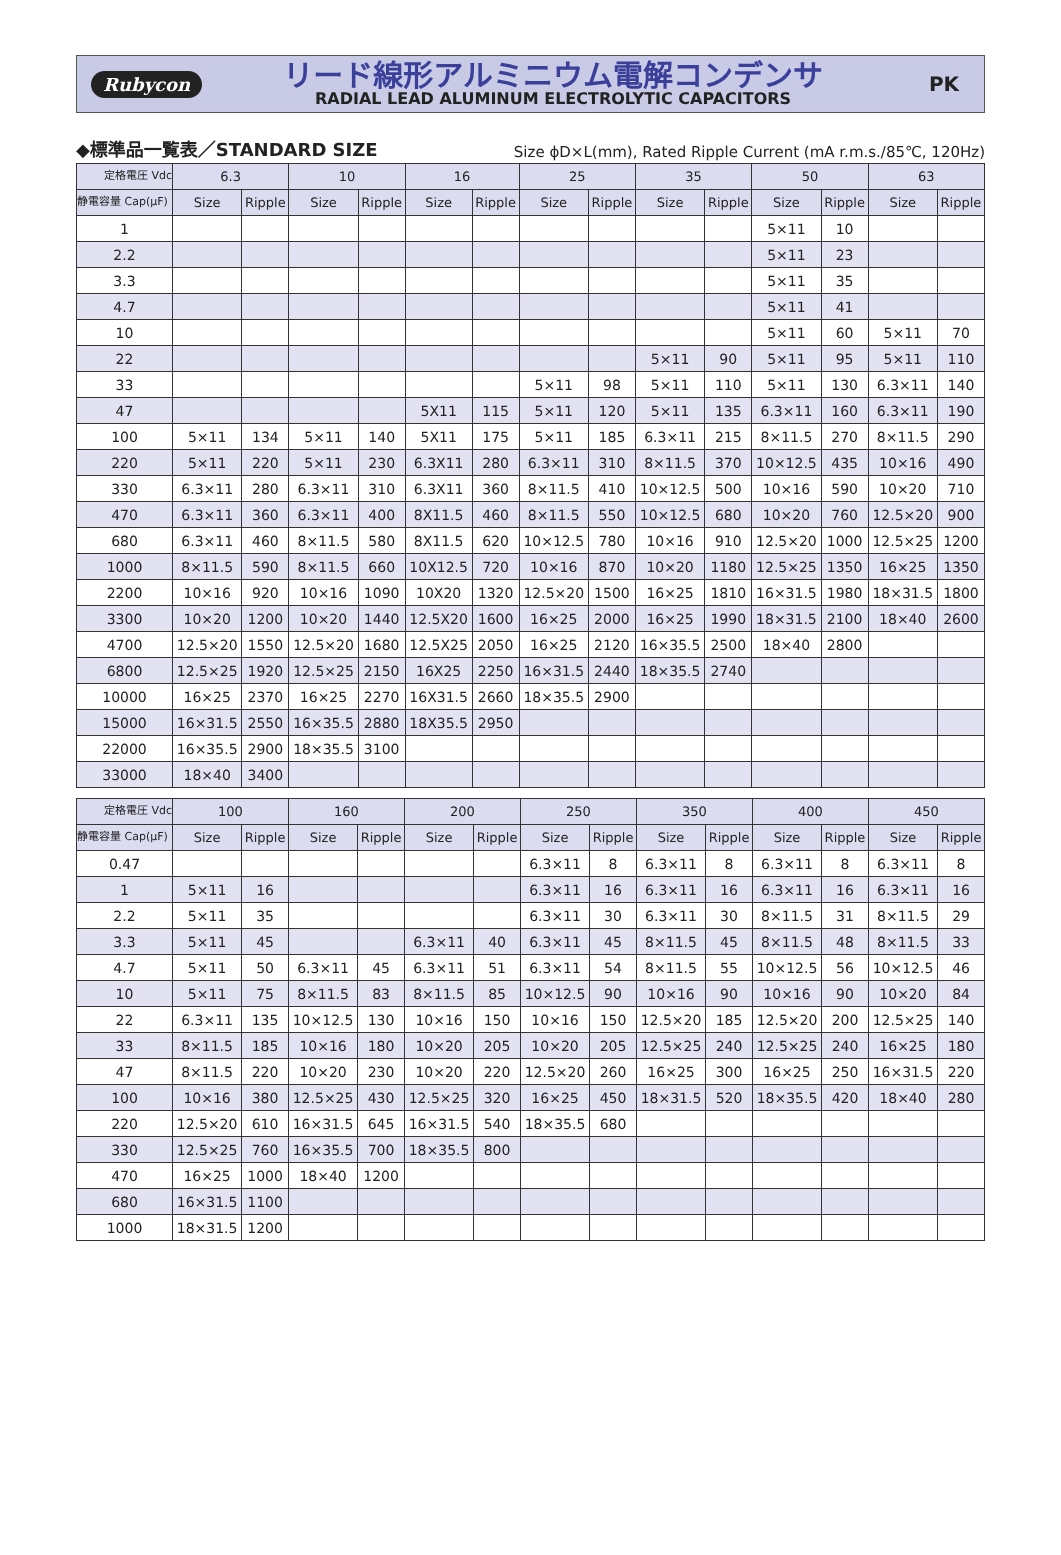Rubycon
リード線形アルミニウム電解コンデンサ
RADIAL LEAD ALUMINUM ELECTROLYTIC CAPACITORS
PK
◆標準品一覧表／STANDARD SIZE Size ϕD×L(mm), Rated Ripple Current (mA r.m.s./85℃, 120Hz)
| 定格電圧 Vdc | 6.3 | | 10 | | 16 | | 25 | | 35 | | 50 | | 63 | |
| --- | --- | --- | --- | --- | --- | --- | --- | --- | --- | --- | --- | --- | --- | --- |
| 静電容量 Cap(μF) | Size | Ripple | Size | Ripple | Size | Ripple | Size | Ripple | Size | Ripple | Size | Ripple | Size | Ripple |
| 1 | | | | | | | | | | | 5×11 | 10 | | |
| 2.2 | | | | | | | | | | | 5×11 | 23 | | |
| 3.3 | | | | | | | | | | | 5×11 | 35 | | |
| 4.7 | | | | | | | | | | | 5×11 | 41 | | |
| 10 | | | | | | | | | | | 5×11 | 60 | 5×11 | 70 |
| 22 | | | | | | | | | 5×11 | 90 | 5×11 | 95 | 5×11 | 110 |
| 33 | | | | | | | 5×11 | 98 | 5×11 | 110 | 5×11 | 130 | 6.3×11 | 140 |
| 47 | | | | | 5X11 | 115 | 5×11 | 120 | 5×11 | 135 | 6.3×11 | 160 | 6.3×11 | 190 |
| 100 | 5×11 | 134 | 5×11 | 140 | 5X11 | 175 | 5×11 | 185 | 6.3×11 | 215 | 8×11.5 | 270 | 8×11.5 | 290 |
| 220 | 5×11 | 220 | 5×11 | 230 | 6.3X11 | 280 | 6.3×11 | 310 | 8×11.5 | 370 | 10×12.5 | 435 | 10×16 | 490 |
| 330 | 6.3×11 | 280 | 6.3×11 | 310 | 6.3X11 | 360 | 8×11.5 | 410 | 10×12.5 | 500 | 10×16 | 590 | 10×20 | 710 |
| 470 | 6.3×11 | 360 | 6.3×11 | 400 | 8X11.5 | 460 | 8×11.5 | 550 | 10×12.5 | 680 | 10×20 | 760 | 12.5×20 | 900 |
| 680 | 6.3×11 | 460 | 8×11.5 | 580 | 8X11.5 | 620 | 10×12.5 | 780 | 10×16 | 910 | 12.5×20 | 1000 | 12.5×25 | 1200 |
| 1000 | 8×11.5 | 590 | 8×11.5 | 660 | 10X12.5 | 720 | 10×16 | 870 | 10×20 | 1180 | 12.5×25 | 1350 | 16×25 | 1350 |
| 2200 | 10×16 | 920 | 10×16 | 1090 | 10X20 | 1320 | 12.5×20 | 1500 | 16×25 | 1810 | 16×31.5 | 1980 | 18×31.5 | 1800 |
| 3300 | 10×20 | 1200 | 10×20 | 1440 | 12.5X20 | 1600 | 16×25 | 2000 | 16×25 | 1990 | 18×31.5 | 2100 | 18×40 | 2600 |
| 4700 | 12.5×20 | 1550 | 12.5×20 | 1680 | 12.5X25 | 2050 | 16×25 | 2120 | 16×35.5 | 2500 | 18×40 | 2800 | | |
| 6800 | 12.5×25 | 1920 | 12.5×25 | 2150 | 16X25 | 2250 | 16×31.5 | 2440 | 18×35.5 | 2740 | | | | |
| 10000 | 16×25 | 2370 | 16×25 | 2270 | 16X31.5 | 2660 | 18×35.5 | 2900 | | | | | | |
| 15000 | 16×31.5 | 2550 | 16×35.5 | 2880 | 18X35.5 | 2950 | | | | | | | | |
| 22000 | 16×35.5 | 2900 | 18×35.5 | 3100 | | | | | | | | | | |
| 33000 | 18×40 | 3400 | | | | | | | | | | | | |
| 定格電圧 Vdc | 100 | | 160 | | 200 | | 250 | | 350 | | 400 | | 450 | |
| --- | --- | --- | --- | --- | --- | --- | --- | --- | --- | --- | --- | --- | --- | --- |
| 静電容量 Cap(μF) | Size | Ripple | Size | Ripple | Size | Ripple | Size | Ripple | Size | Ripple | Size | Ripple | Size | Ripple |
| 0.47 | | | | | | | 6.3×11 | 8 | 6.3×11 | 8 | 6.3×11 | 8 | 6.3×11 | 8 |
| 1 | 5×11 | 16 | | | | | 6.3×11 | 16 | 6.3×11 | 16 | 6.3×11 | 16 | 6.3×11 | 16 |
| 2.2 | 5×11 | 35 | | | | | 6.3×11 | 30 | 6.3×11 | 30 | 8×11.5 | 31 | 8×11.5 | 29 |
| 3.3 | 5×11 | 45 | | | 6.3×11 | 40 | 6.3×11 | 45 | 8×11.5 | 45 | 8×11.5 | 48 | 8×11.5 | 33 |
| 4.7 | 5×11 | 50 | 6.3×11 | 45 | 6.3×11 | 51 | 6.3×11 | 54 | 8×11.5 | 55 | 10×12.5 | 56 | 10×12.5 | 46 |
| 10 | 5×11 | 75 | 8×11.5 | 83 | 8×11.5 | 85 | 10×12.5 | 90 | 10×16 | 90 | 10×16 | 90 | 10×20 | 84 |
| 22 | 6.3×11 | 135 | 10×12.5 | 130 | 10×16 | 150 | 10×16 | 150 | 12.5×20 | 185 | 12.5×20 | 200 | 12.5×25 | 140 |
| 33 | 8×11.5 | 185 | 10×16 | 180 | 10×20 | 205 | 10×20 | 205 | 12.5×25 | 240 | 12.5×25 | 240 | 16×25 | 180 |
| 47 | 8×11.5 | 220 | 10×20 | 230 | 10×20 | 220 | 12.5×20 | 260 | 16×25 | 300 | 16×25 | 250 | 16×31.5 | 220 |
| 100 | 10×16 | 380 | 12.5×25 | 430 | 12.5×25 | 320 | 16×25 | 450 | 18×31.5 | 520 | 18×35.5 | 420 | 18×40 | 280 |
| 220 | 12.5×20 | 610 | 16×31.5 | 645 | 16×31.5 | 540 | 18×35.5 | 680 | | | | | | |
| 330 | 12.5×25 | 760 | 16×35.5 | 700 | 18×35.5 | 800 | | | | | | | | |
| 470 | 16×25 | 1000 | 18×40 | 1200 | | | | | | | | | | |
| 680 | 16×31.5 | 1100 | | | | | | | | | | | | |
| 1000 | 18×31.5 | 1200 | | | | | | | | | | | | |